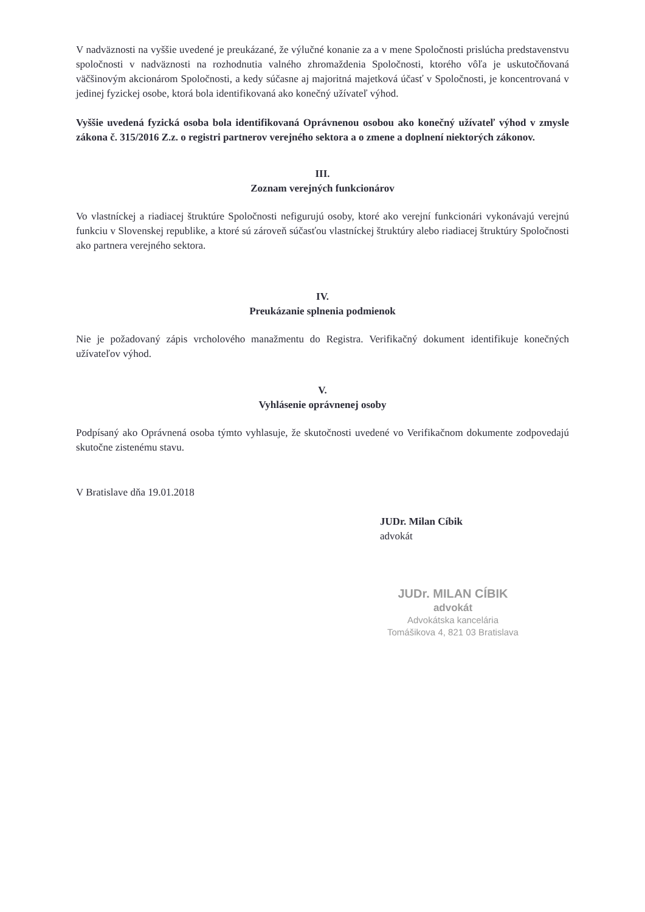V nadväznosti na vyššie uvedené je preukázané, že výlučné konanie za a v mene Spoločnosti prislúcha predstavenstvu spoločnosti v nadväznosti na rozhodnutia valného zhromaždenia Spoločnosti, ktorého vôľa je uskutočňovaná väčšinovým akcionárom Spoločnosti, a kedy súčasne aj majoritná majetková účasť v Spoločnosti, je koncentrovaná v jedinej fyzickej osobe, ktorá bola identifikovaná ako konečný užívateľ výhod.
Vyššie uvedená fyzická osoba bola identifikovaná Oprávnenou osobou ako konečný užívateľ výhod v zmysle zákona č. 315/2016 Z.z. o registri partnerov verejného sektora a o zmene a doplnení niektorých zákonov.
III.
Zoznam verejných funkcionárov
Vo vlastníckej a riadiacej štruktúre Spoločnosti nefigurujú osoby, ktoré ako verejní funkcionári vykonávajú verejnú funkciu v Slovenskej republike, a ktoré sú zároveň súčasťou vlastníckej štruktúry alebo riadiacej štruktúry Spoločnosti ako partnera verejného sektora.
IV.
Preukázanie splnenia podmienok
Nie je požadovaný zápis vrcholového manažmentu do Registra. Verifikačný dokument identifikuje konečných užívateľov výhod.
V.
Vyhlásenie oprávnenej osoby
Podpísaný ako Oprávnená osoba týmto vyhlasuje, že skutočnosti uvedené vo Verifikačnom dokumente zodpovedajú skutočne zistenému stavu.
V Bratislave dňa 19.01.2018
JUDr. Milan Cíbik
advokát
JUDr. MILAN CÍBIK
advokát
Advokátska kancelária
Tomášikova 4, 821 03 Bratislava